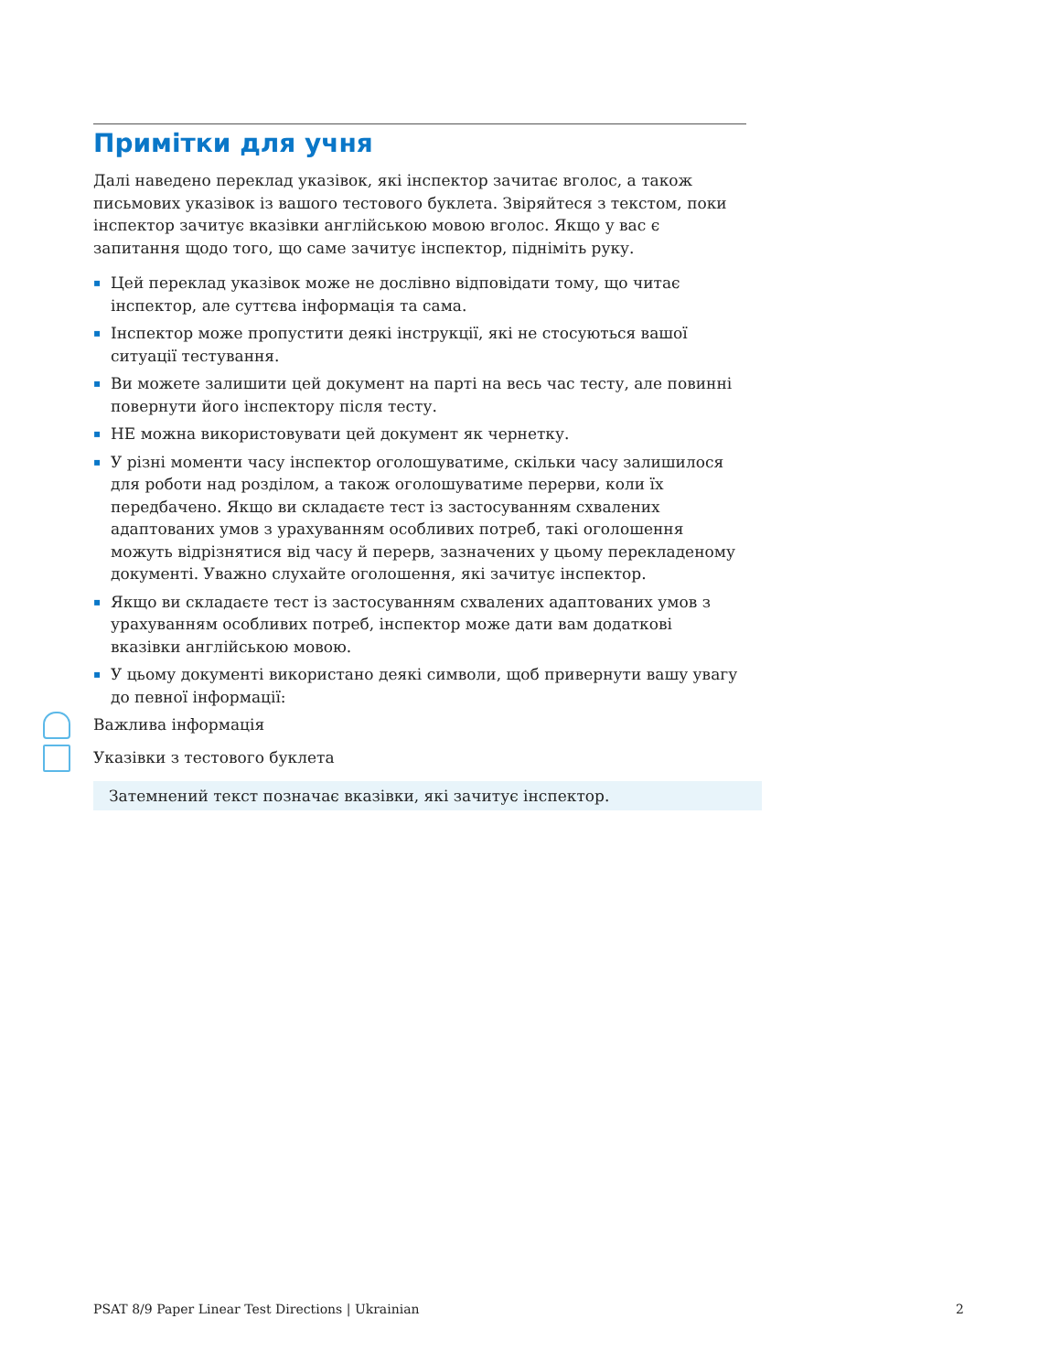Примітки для учня
Далі наведено переклад указівок, які інспектор зачитає вголос, а також письмових указівок із вашого тестового буклета. Звіряйтеся з текстом, поки інспектор зачитує вказівки англійською мовою вголос. Якщо у вас є запитання щодо того, що саме зачитує інспектор, підніміть руку.
▪ Цей переклад указівок може не дослівно відповідати тому, що читає інспектор, але суттєва інформація та сама.
▪ Інспектор може пропустити деякі інструкції, які не стосуються вашої ситуації тестування.
▪ Ви можете залишити цей документ на парті на весь час тесту, але повинні повернути його інспектору після тесту.
▪ НЕ можна використовувати цей документ як чернетку.
▪ У різні моменти часу інспектор оголошуватиме, скільки часу залишилося для роботи над розділом, а також оголошуватиме перерви, коли їх передбачено. Якщо ви складаєте тест із застосуванням схвалених адаптованих умов з урахуванням особливих потреб, такі оголошення можуть відрізнятися від часу й перерв, зазначених у цьому перекладеному документі. Уважно слухайте оголошення, які зачитує інспектор.
▪ Якщо ви складаєте тест із застосуванням схвалених адаптованих умов з урахуванням особливих потреб, інспектор може дати вам додаткові вказівки англійською мовою.
▪ У цьому документі використано деякі символи, щоб привернути вашу увагу до певної інформації:
Важлива інформація
Указівки з тестового буклета
Затемнений текст позначає вказівки, які зачитує інспектор.
PSAT 8/9 Paper Linear Test Directions | Ukrainian 2